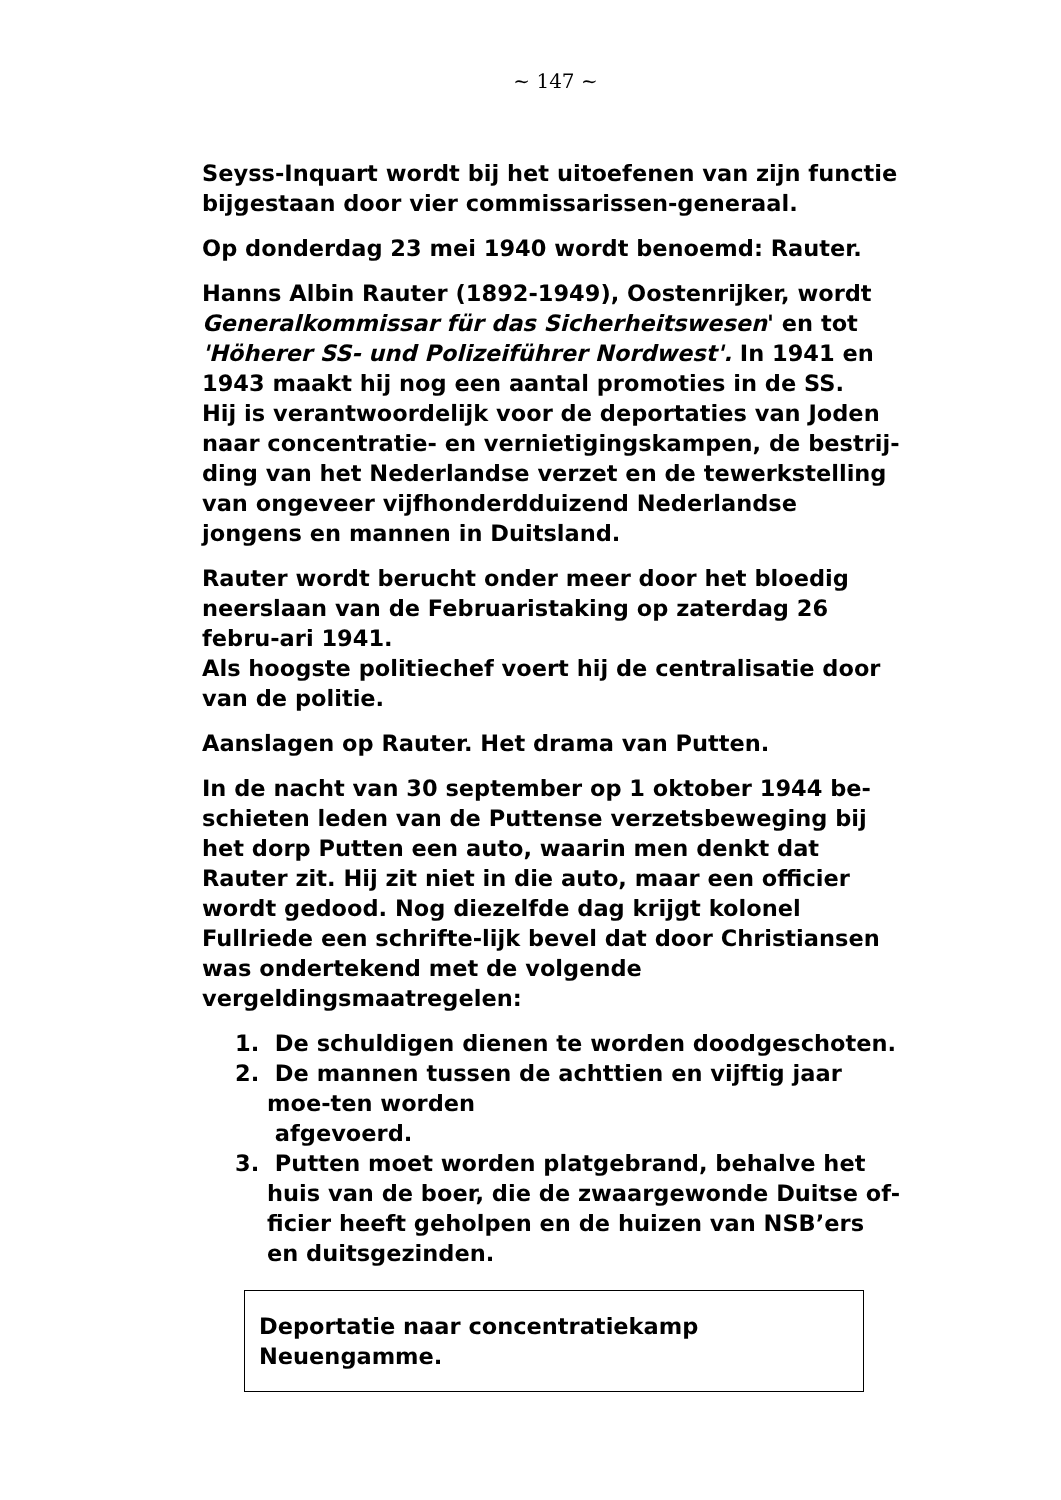~ 147 ~
Seyss-Inquart wordt bij het uitoefenen van zijn functie bijgestaan door vier commissarissen-generaal.
Op donderdag 23 mei 1940 wordt benoemd: Rauter.
Hanns Albin Rauter (1892-1949), Oostenrijker, wordt Generalkommissar für das Sicherheitswesen' en tot 'Höherer SS- und Polizeiführer Nordwest'. In 1941 en 1943 maakt hij nog een aantal promoties in de SS.
Hij is verantwoordelijk voor de deportaties van Joden naar concentratie- en vernietigingskampen, de bestrij-ding van het Nederlandse verzet en de tewerkstelling van ongeveer vijfhonderdduizend Nederlandse jongens en mannen in Duitsland.
Rauter wordt berucht onder meer door het bloedig neerslaan van de Februaristaking op zaterdag 26 febru-ari 1941.
Als hoogste politiechef voert hij de centralisatie door van de politie.
Aanslagen op Rauter. Het drama van Putten.
In de nacht van 30 september op 1 oktober 1944 be-schieten leden van de Puttense verzetsbeweging bij het dorp Putten een auto, waarin men denkt dat Rauter zit. Hij zit niet in die auto, maar een officier wordt gedood. Nog diezelfde dag krijgt kolonel Fullriede een schrifte-lijk bevel dat door Christiansen was ondertekend met de volgende vergeldingsmaatregelen:
1. De schuldigen dienen te worden doodgeschoten.
2. De mannen tussen de achttien en vijftig jaar moe-ten worden
afgevoerd.
3. Putten moet worden platgebrand, behalve het huis van de boer, die de zwaargewonde Duitse of-ficier heeft geholpen en de huizen van NSB’ers en duitsgezinden.
Deportatie naar concentratiekamp Neuengamme.